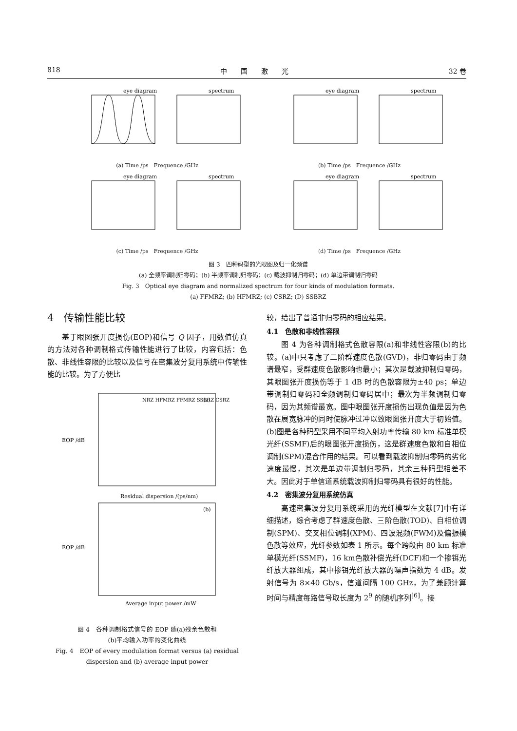818 中　　国　　激　　光 32 卷
eye diagram
spectrum
(a) Time /ps　Frequence /GHz
eye diagram
spectrum
(b) Time /ps　Frequence /GHz
eye diagram
spectrum
(c) Time /ps　Frequence /GHz
eye diagram
spectrum
(d) Time /ps　Frequence /GHz
图 3　四种码型的光眼图及归一化频谱
(a) 全频率调制归零码；(b) 半频率调制归零码；(c) 载波抑制归零码；(d) 单边带调制归零码
Fig. 3　Optical eye diagram and normalized spectrum for four kinds of modulation formats.
(a) FFMRZ; (b) HFMRZ; (c) CSRZ; (D) SSBRZ
4　传输性能比较
基于眼图张开度损伤(EOP)和信号 Q 因子，用数值仿真的方法对各种调制格式传输性能进行了比较，内容包括：色散、非线性容限的比较以及信号在密集波分复用系统中传输性能的比较。为了方便比
NRZ HFMRZ FFMRZ SSBRZ CSRZ
(a)
(b)
Residual dispersion /(ps/nm)
Average input power /mW
EOP /dB
EOP /dB
图 4　各种调制格式信号的 EOP 随(a)残余色散和
(b)平均输入功率的变化曲线
Fig. 4　EOP of every modulation format versus (a) residual dispersion and (b) average input power
较，给出了普通非归零码的相应结果。
4.1　色散和非线性容限
图 4 为各种调制格式色散容限(a)和非线性容限(b)的比较。(a)中只考虑了二阶群速度色散(GVD)，非归零码由于频谱最窄，受群速度色散影响也最小；其次是载波抑制归零码，其眼图张开度损伤等于 1 dB 时的色散容限为±40 ps；单边带调制归零码和全频调制归零码居中；最次为半频调制归零码，因为其频谱最宽。图中眼图张开度损伤出现负值是因为色散在展宽脉冲的同时使脉冲过冲以致眼图张开度大于初始值。(b)图是各种码型采用不同平均入射功率传输 80 km 标准单模光纤(SSMF)后的眼图张开度损伤，这是群速度色散和自相位调制(SPM)混合作用的结果。可以看到载波抑制归零码的劣化速度最慢，其次是单边带调制归零码，其余三种码型相差不大。因此对于单信道系统载波抑制归零码具有很好的性能。
4.2　密集波分复用系统仿真
高速密集波分复用系统采用的光纤模型在文献[7]中有详细描述，综合考虑了群速度色散、三阶色散(TOD)、自相位调制(SPM)、交叉相位调制(XPM)、四波混频(FWM)及偏振模色散等效应，光纤参数如表 1 所示。每个跨段由 80 km 标准单模光纤(SSMF)，16 km色散补偿光纤(DCF)和一个掺铒光纤放大器组成，其中掺铒光纤放大器的噪声指数为 4 dB。发射信号为 8×40 Gb/s，信道间隔 100 GHz，为了兼顾计算时间与精度每路信号取长度为 2<sup>9</sup> 的随机序列<sup>[6]</sup>。接